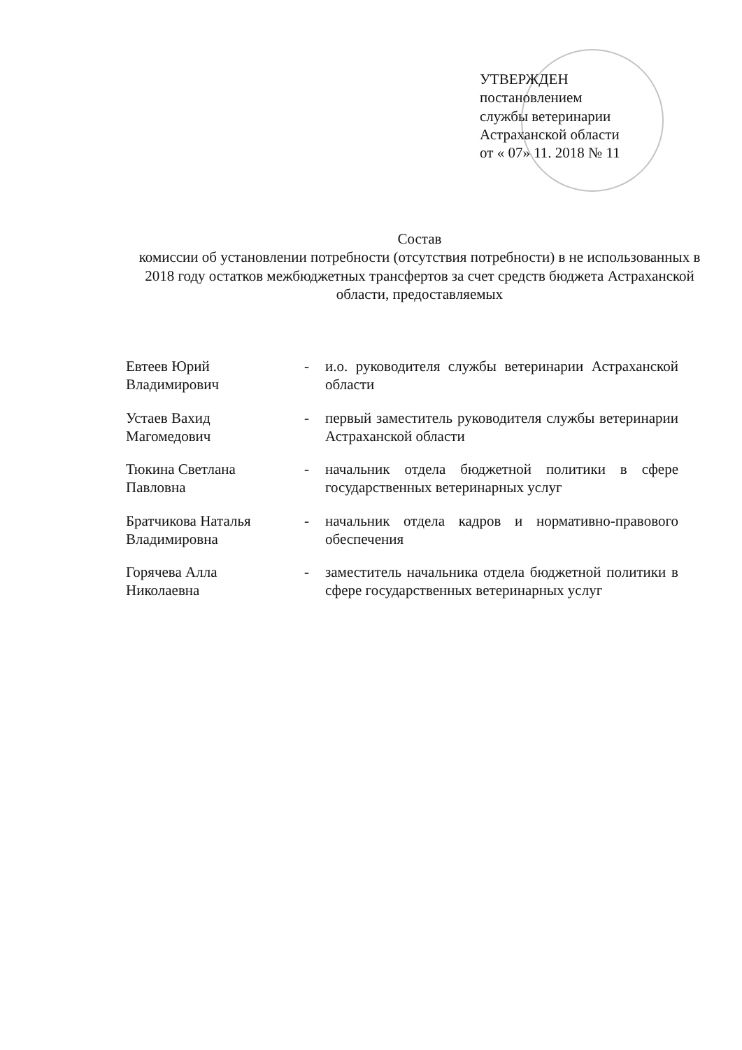УТВЕРЖДЕН
постановлением
службы ветеринарии
Астраханской области
от « 07» 11. 2018 № 11
Состав
комиссии об установлении потребности (отсутствия потребности) в не использованных в 2018 году остатков межбюджетных трансфертов за счет средств бюджета Астраханской области, предоставляемых
Евтеев Юрий
Владимирович
- и.о. руководителя службы ветеринарии Астраханской области
Устаев Вахид
Магомедович
- первый заместитель руководителя службы ветеринарии Астраханской области
Тюкина Светлана
Павловна
- начальник отдела бюджетной политики в сфере государственных ветеринарных услуг
Братчикова Наталья
Владимировна
- начальник отдела кадров и нормативно-правового обеспечения
Горячева Алла
Николаевна
- заместитель начальника отдела бюджетной политики в сфере государственных ветеринарных услуг